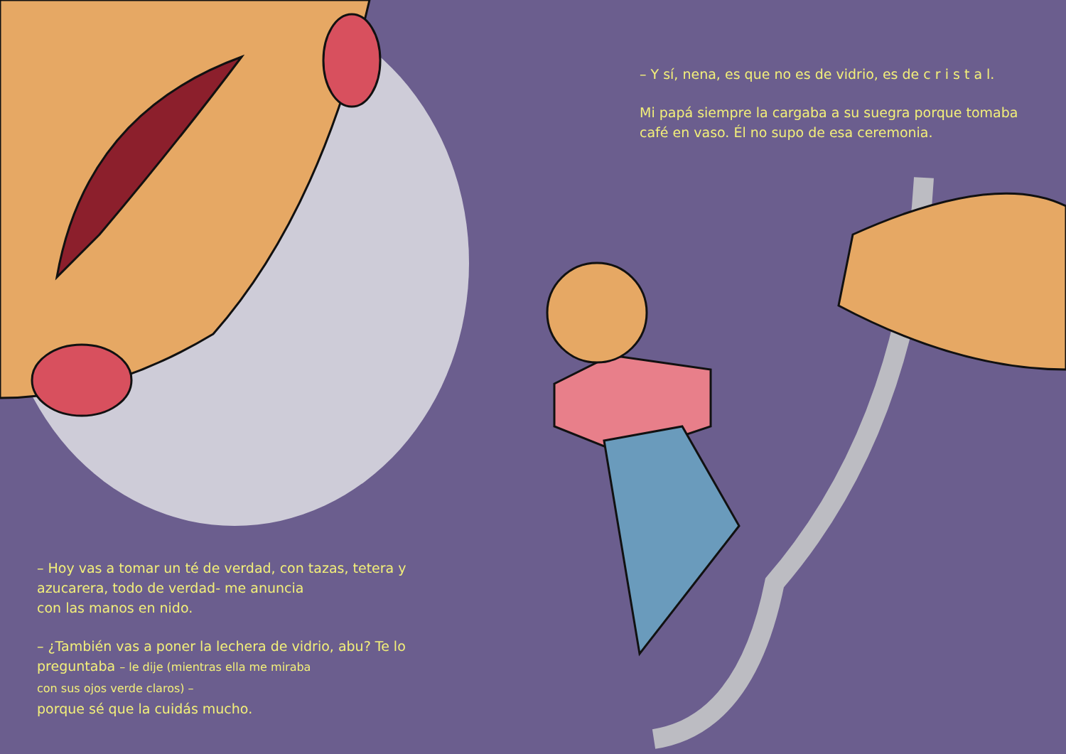– Y sí, nena, es que no es de vidrio, es de c r i s t a l.
Mi papá siempre la cargaba a su suegra porque tomaba café en vaso. Él no supo de esa ceremonia.
– Hoy vas a tomar un té de verdad, con tazas, tetera y azucarera, todo de verdad- me anuncia
con las manos en nido.
– ¿También vas a poner la lechera de vidrio, abu? Te lo preguntaba – le dije (mientras ella me miraba
con sus ojos verde claros) –
porque sé que la cuidás mucho.